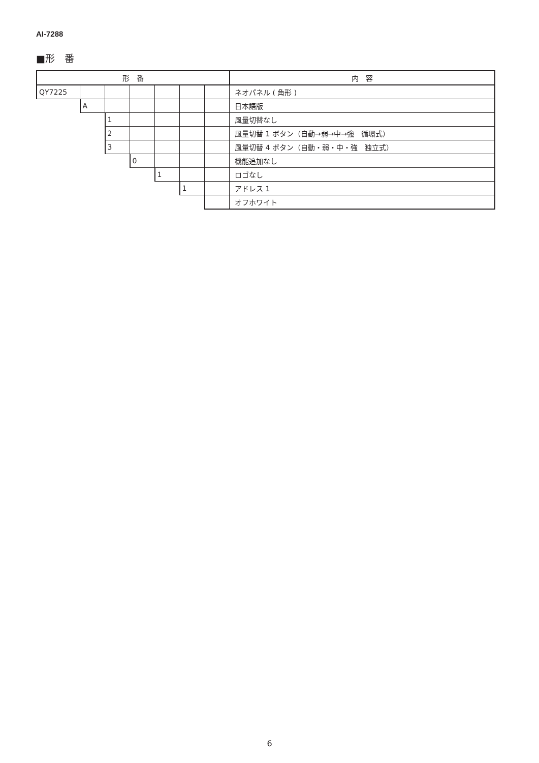AI-7288
■形　番
| 形 番 | | | | | | | 内 容 |
| --- | --- | --- | --- | --- | --- | --- | --- |
| QY7225 | | | | | | | ネオパネル ( 角形 ) |
| | A | | | | | | 日本語版 |
| | | 1 | | | | | 風量切替なし |
| | | 2 | | | | | 風量切替 1 ボタン（自動→弱→中→強 循環式） |
| | | 3 | | | | | 風量切替 4 ボタン（自動・弱・中・強 独立式） |
| | | | 0 | | | | 機能追加なし |
| | | | | 1 | | | ロゴなし |
| | | | | | 1 | | アドレス 1 |
| | | | | | | | オフホワイト |
6